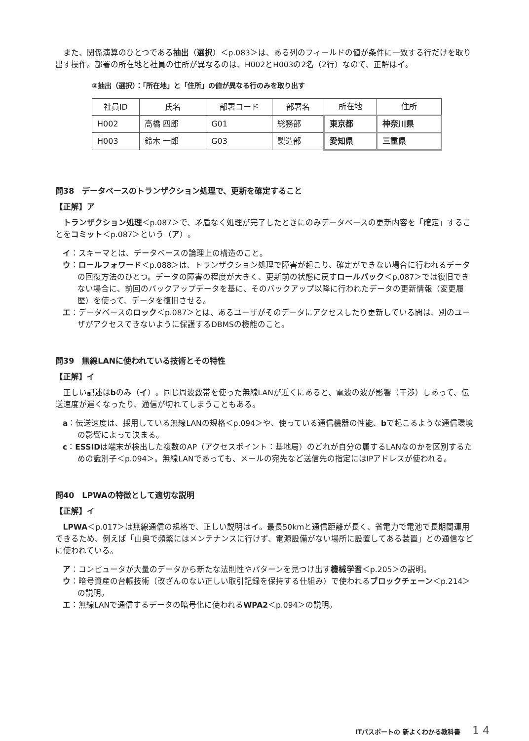また、関係演算のひとつである抽出（選択）＜p.083＞は、ある列のフィールドの値が条件に一致する行だけを取り出す操作。部署の所在地と社員の住所が異なるのは、H002とH003の2名（2行）なので、正解はイ。
②抽出（選択）：「所在地」と「住所」の値が異なる行のみを取り出す
| 社員ID | 氏名 | 部署コード | 部署名 | 所在地 | 住所 |
| --- | --- | --- | --- | --- | --- |
| H002 | 高橋 四郎 | G01 | 総務部 | 東京都 | 神奈川県 |
| H003 | 鈴木 一郎 | G03 | 製造部 | 愛知県 | 三重県 |
問38　データベースのトランザクション処理で、更新を確定すること
【正解】ア
トランザクション処理＜p.087＞で、矛盾なく処理が完了したときにのみデータベースの更新内容を「確定」することをコミット＜p.087＞という（ア）。
イ：スキーマとは、データベースの論理上の構造のこと。
ウ：ロールフォワード＜p.088＞は、トランザクション処理で障害が起こり、確定ができない場合に行われるデータの回復方法のひとつ。データの障害の程度が大きく、更新前の状態に戻すロールバック＜p.087＞では復旧できない場合に、前回のバックアップデータを基に、そのバックアップ以降に行われたデータの更新情報（変更履歴）を使って、データを復旧させる。
エ：データベースのロック＜p.087＞とは、あるユーザがそのデータにアクセスしたり更新している間は、別のユーザがアクセスできないように保護するDBMSの機能のこと。
問39　無線LANに使われている技術とその特性
【正解】イ
正しい記述はbのみ（イ）。同じ周波数帯を使った無線LANが近くにあると、電波の波が影響（干渉）しあって、伝送速度が遅くなったり、通信が切れてしまうこともある。
a：伝送速度は、採用している無線LANの規格＜p.094＞や、使っている通信機器の性能、bで起こるような通信環境の影響によって決まる。
c：ESSIDは端末が検出した複数のAP（アクセスポイント：基地局）のどれが自分の属するLANなのかを区別するための識別子＜p.094＞。無線LANであっても、メールの宛先など送信先の指定にはIPアドレスが使われる。
問40　LPWAの特徴として適切な説明
【正解】イ
LPWA＜p.017＞は無線通信の規格で、正しい説明はイ。最長50kmと通信距離が長く、省電力で電池で長期間運用できるため、例えば「山奥で頻繁にはメンテナンスに行けず、電源設備がない場所に設置してある装置」との通信などに使われている。
ア：コンピュータが大量のデータから新たな法則性やパターンを見つけ出す機械学習＜p.205＞の説明。
ウ：暗号資産の台帳技術（改ざんのない正しい取引記録を保持する仕組み）で使われるブロックチェーン＜p.214＞の説明。
エ：無線LANで通信するデータの暗号化に使われるWPA2＜p.094＞の説明。
ITパスポートの 新よくわかる教科書 1 4